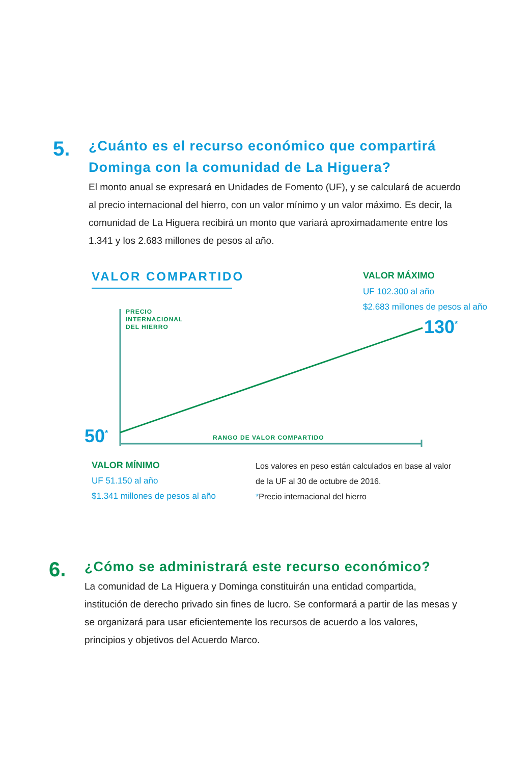5.
¿Cuánto es el recurso económico que compartirá Dominga con la comunidad de La Higuera?
El monto anual se expresará en Unidades de Fomento (UF), y se calculará de acuerdo al precio internacional del hierro, con un valor mínimo y un valor máximo. Es decir, la comunidad de La Higuera recibirá un monto que variará aproximadamente entre los 1.341 y los 2.683 millones de pesos al año.
VALOR COMPARTIDO VALOR MÁXIMO
UF 102.300 al año
$2.683 millones de pesos al año
PRECIO
INTERNACIONAL
DEL HIERRO
130<sup>*</sup>
50<sup>*</sup> RANGO DE VALOR COMPARTIDO
VALOR MÍNIMO
UF 51.150 al año
$1.341 millones de pesos al año
Los valores en peso están calculados en base al valor
de la UF al 30 de octubre de 2016.
*Precio internacional del hierro
6.
¿Cómo se administrará este recurso económico?
La comunidad de La Higuera y Dominga constituirán una entidad compartida, institución de derecho privado sin fines de lucro. Se conformará a partir de las mesas y se organizará para usar eficientemente los recursos de acuerdo a los valores, principios y objetivos del Acuerdo Marco.